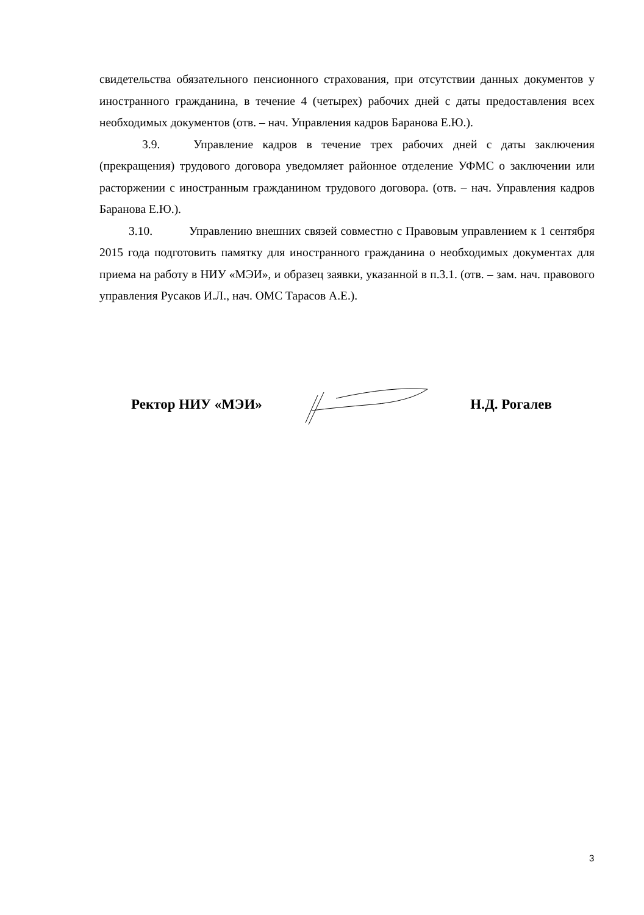свидетельства обязательного пенсионного страхования, при отсутствии данных документов у иностранного гражданина, в течение 4 (четырех) рабочих дней с даты предоставления всех необходимых документов (отв. – нач. Управления кадров Баранова Е.Ю.).
3.9. Управление кадров в течение трех рабочих дней с даты заключения (прекращения) трудового договора уведомляет районное отделение УФМС о заключении или расторжении с иностранным гражданином трудового договора. (отв. – нач. Управления кадров Баранова Е.Ю.).
3.10. Управлению внешних связей совместно с Правовым управлением к 1 сентября 2015 года подготовить памятку для иностранного гражданина о необходимых документах для приема на работу в НИУ «МЭИ», и образец заявки, указанной в п.3.1. (отв. – зам. нач. правового управления Русаков И.Л., нач. ОМС Тарасов А.Е.).
Ректор НИУ «МЭИ» Н.Д. Рогалев
3